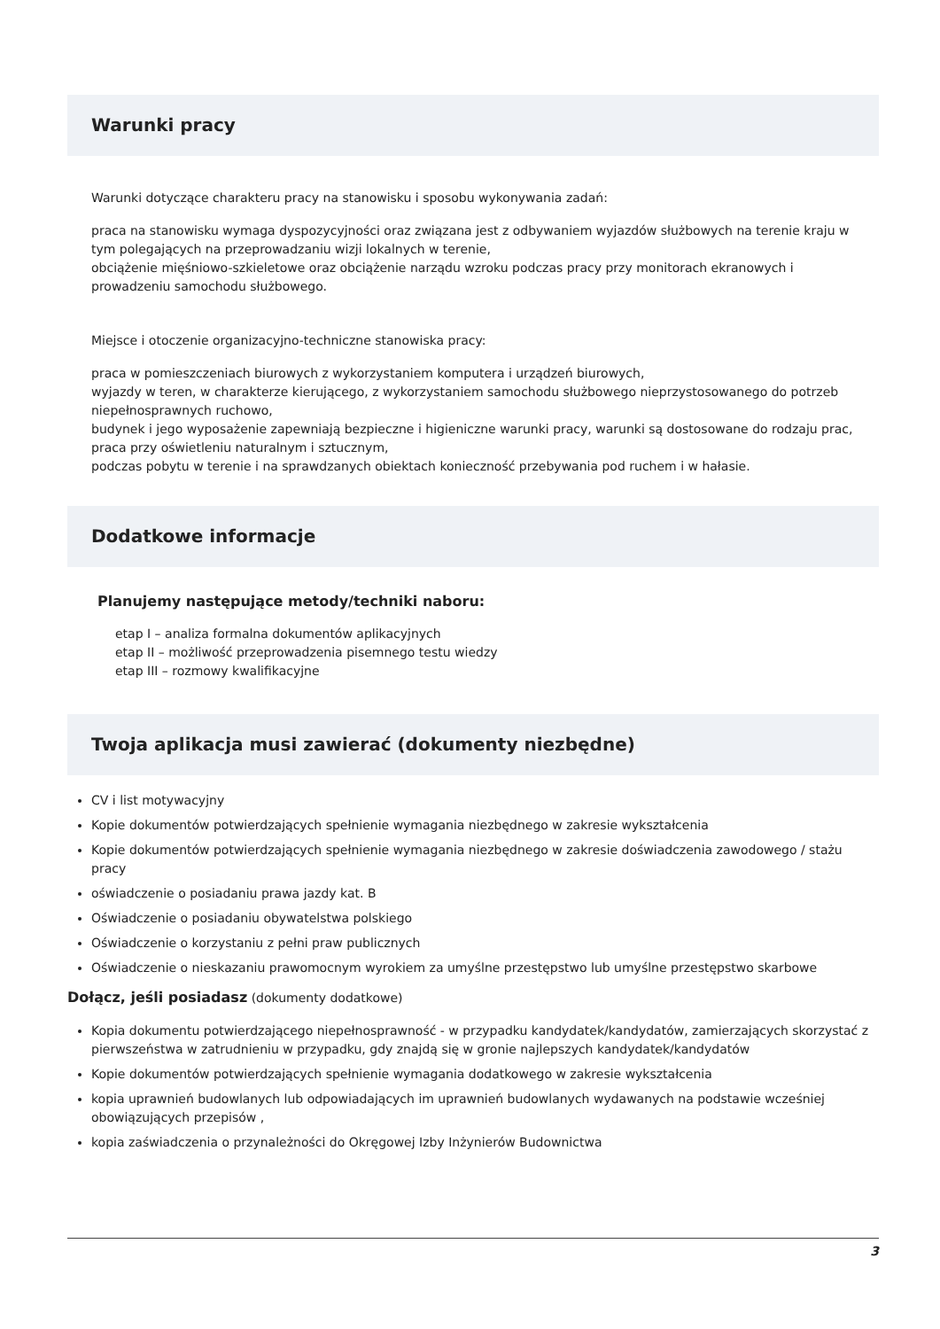Warunki pracy
Warunki dotyczące charakteru pracy na stanowisku i sposobu wykonywania zadań:
praca na stanowisku wymaga dyspozycyjności oraz związana jest z odbywaniem wyjazdów służbowych na terenie kraju w tym polegających na przeprowadzaniu wizji lokalnych w terenie,
obciążenie mięśniowo-szkieletowe oraz obciążenie narządu wzroku podczas pracy przy monitorach ekranowych i prowadzeniu samochodu służbowego.
Miejsce i otoczenie organizacyjno-techniczne stanowiska pracy:
praca w pomieszczeniach biurowych z wykorzystaniem komputera i urządzeń biurowych,
wyjazdy w teren, w charakterze kierującego, z wykorzystaniem samochodu służbowego nieprzystosowanego do potrzeb niepełnosprawnych ruchowo,
budynek i jego wyposażenie zapewniają bezpieczne i higieniczne warunki pracy, warunki są dostosowane do rodzaju prac,
praca przy oświetleniu naturalnym i sztucznym,
podczas pobytu w terenie i na sprawdzanych obiektach konieczność przebywania pod ruchem i w hałasie.
Dodatkowe informacje
Planujemy następujące metody/techniki naboru:
etap I – analiza formalna dokumentów aplikacyjnych
etap II – możliwość przeprowadzenia pisemnego testu wiedzy
etap III – rozmowy kwalifikacyjne
Twoja aplikacja musi zawierać (dokumenty niezbędne)
CV i list motywacyjny
Kopie dokumentów potwierdzających spełnienie wymagania niezbędnego w zakresie wykształcenia
Kopie dokumentów potwierdzających spełnienie wymagania niezbędnego w zakresie doświadczenia zawodowego / stażu pracy
oświadczenie o posiadaniu prawa jazdy kat. B
Oświadczenie o posiadaniu obywatelstwa polskiego
Oświadczenie o korzystaniu z pełni praw publicznych
Oświadczenie o nieskazaniu prawomocnym wyrokiem za umyślne przestępstwo lub umyślne przestępstwo skarbowe
Dołącz, jeśli posiadasz (dokumenty dodatkowe)
Kopia dokumentu potwierdzającego niepełnosprawność - w przypadku kandydatek/kandydatów, zamierzających skorzystać z pierwszeństwa w zatrudnieniu w przypadku, gdy znajdą się w gronie najlepszych kandydatek/kandydatów
Kopie dokumentów potwierdzających spełnienie wymagania dodatkowego w zakresie wykształcenia
kopia uprawnień budowlanych lub odpowiadających im uprawnień budowlanych wydawanych na podstawie wcześniej obowiązujących przepisów ,
kopia zaświadczenia o przynależności do Okręgowej Izby Inżynierów Budownictwa
3